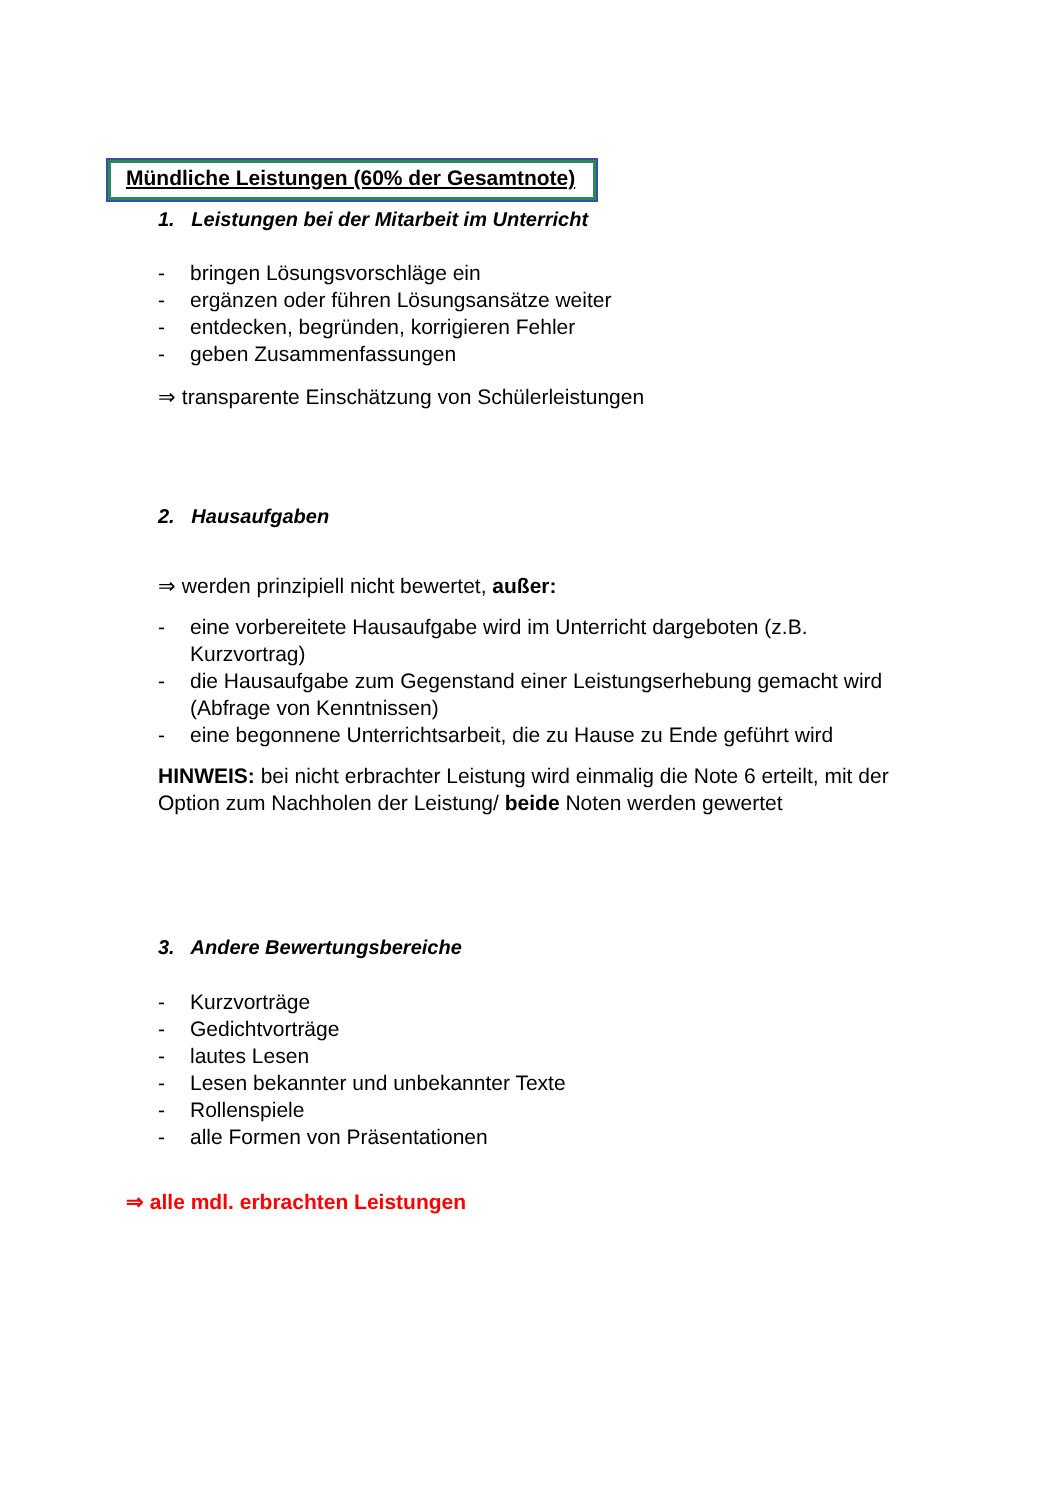Mündliche Leistungen (60% der Gesamtnote)
1. Leistungen bei der Mitarbeit im Unterricht
- bringen Lösungsvorschläge ein
- ergänzen oder führen Lösungsansätze weiter
- entdecken, begründen, korrigieren Fehler
- geben Zusammenfassungen
⇒ transparente Einschätzung von Schülerleistungen
2. Hausaufgaben
⇒ werden prinzipiell nicht bewertet, außer:
- eine vorbereitete Hausaufgabe wird im Unterricht dargeboten (z.B. Kurzvortrag)
- die Hausaufgabe zum Gegenstand einer Leistungserhebung gemacht wird (Abfrage von Kenntnissen)
- eine begonnene Unterrichtsarbeit, die zu Hause zu Ende geführt wird
HINWEIS: bei nicht erbrachter Leistung wird einmalig die Note 6 erteilt, mit der Option zum Nachholen der Leistung/ beide Noten werden gewertet
3. Andere Bewertungsbereiche
- Kurzvorträge
- Gedichtvorträge
- lautes Lesen
- Lesen bekannter und unbekannter Texte
- Rollenspiele
- alle Formen von Präsentationen
⇒ alle mdl. erbrachten Leistungen